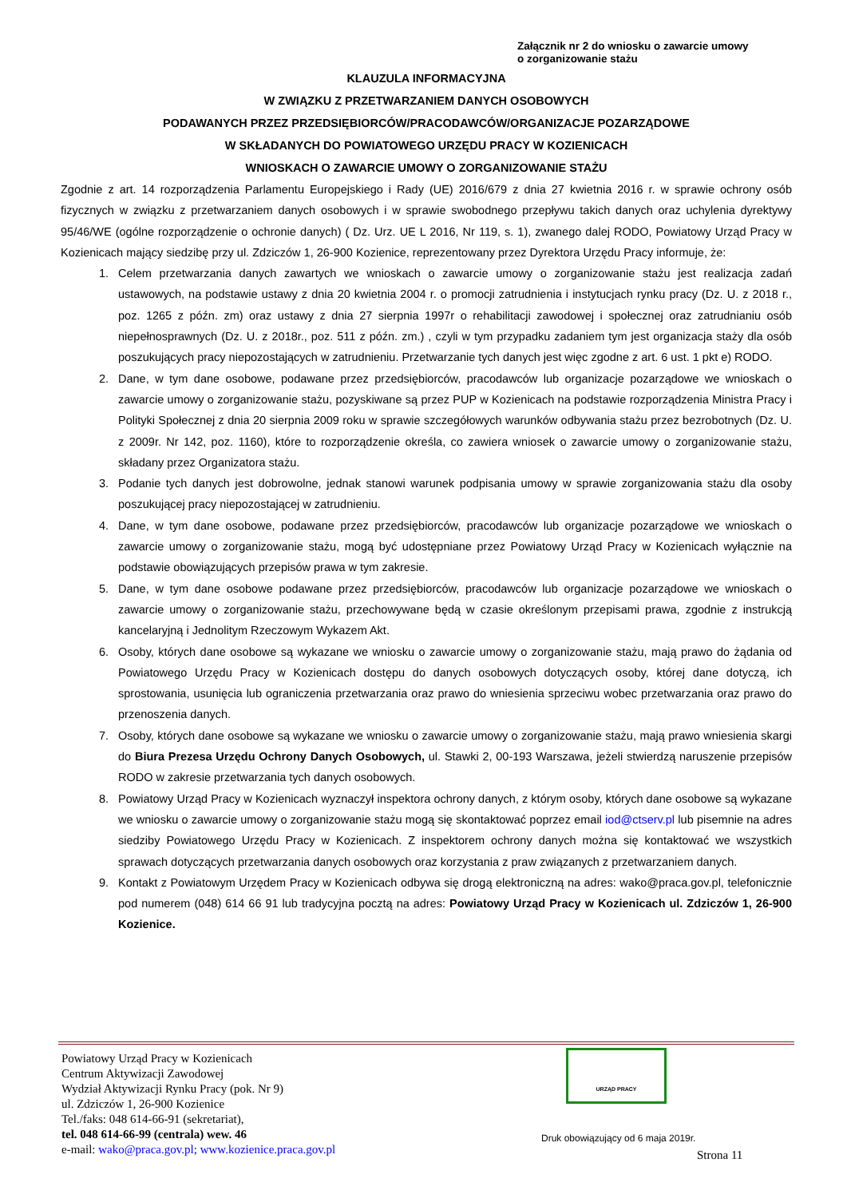Załącznik nr 2 do wniosku o zawarcie umowy
o zorganizowanie stażu
KLAUZULA INFORMACYJNA
W ZWIĄZKU Z PRZETWARZANIEM DANYCH OSOBOWYCH
PODAWANYCH PRZEZ PRZEDSIĘBIORCÓW/PRACODAWCÓW/ORGANIZACJE POZARZĄDOWE
W SKŁADANYCH DO POWIATOWEGO URZĘDU PRACY W KOZIENICACH
WNIOSKACH O ZAWARCIE UMOWY O ZORGANIZOWANIE STAŻU
Zgodnie z art. 14 rozporządzenia Parlamentu Europejskiego i Rady (UE) 2016/679 z dnia 27 kwietnia 2016 r. w sprawie ochrony osób fizycznych w związku z przetwarzaniem danych osobowych i w sprawie swobodnego przepływu takich danych oraz uchylenia dyrektywy 95/46/WE (ogólne rozporządzenie o ochronie danych) ( Dz. Urz. UE L 2016, Nr 119, s. 1), zwanego dalej RODO, Powiatowy Urząd Pracy w Kozienicach mający siedzibę przy ul. Zdziczów 1, 26-900 Kozienice, reprezentowany przez Dyrektora Urzędu Pracy informuje, że:
1. Celem przetwarzania danych zawartych we wnioskach o zawarcie umowy o zorganizowanie stażu jest realizacja zadań ustawowych, na podstawie ustawy z dnia 20 kwietnia 2004 r. o promocji zatrudnienia i instytucjach rynku pracy (Dz. U. z 2018 r., poz. 1265 z późn. zm) oraz ustawy z dnia 27 sierpnia 1997r o rehabilitacji zawodowej i społecznej oraz zatrudnianiu osób niepełnosprawnych (Dz. U. z 2018r., poz. 511 z późn. zm.) , czyli w tym przypadku zadaniem tym jest organizacja staży dla osób poszukujących pracy niepozostających w zatrudnieniu. Przetwarzanie tych danych jest więc zgodne z art. 6 ust. 1 pkt e) RODO.
2. Dane, w tym dane osobowe, podawane przez przedsiębiorców, pracodawców lub organizacje pozarządowe we wnioskach o zawarcie umowy o zorganizowanie stażu, pozyskiwane są przez PUP w Kozienicach na podstawie rozporządzenia Ministra Pracy i Polityki Społecznej z dnia 20 sierpnia 2009 roku w sprawie szczegółowych warunków odbywania stażu przez bezrobotnych (Dz. U. z 2009r. Nr 142, poz. 1160), które to rozporządzenie określa, co zawiera wniosek o zawarcie umowy o zorganizowanie stażu, składany przez Organizatora stażu.
3. Podanie tych danych jest dobrowolne, jednak stanowi warunek podpisania umowy w sprawie zorganizowania stażu dla osoby poszukującej pracy niepozostającej w zatrudnieniu.
4. Dane, w tym dane osobowe, podawane przez przedsiębiorców, pracodawców lub organizacje pozarządowe we wnioskach o zawarcie umowy o zorganizowanie stażu, mogą być udostępniane przez Powiatowy Urząd Pracy w Kozienicach wyłącznie na podstawie obowiązujących przepisów prawa w tym zakresie.
5. Dane, w tym dane osobowe podawane przez przedsiębiorców, pracodawców lub organizacje pozarządowe we wnioskach o zawarcie umowy o zorganizowanie stażu, przechowywane będą w czasie określonym przepisami prawa, zgodnie z instrukcją kancelaryjną i Jednolitym Rzeczowym Wykazem Akt.
6. Osoby, których dane osobowe są wykazane we wniosku o zawarcie umowy o zorganizowanie stażu, mają prawo do żądania od Powiatowego Urzędu Pracy w Kozienicach dostępu do danych osobowych dotyczących osoby, której dane dotyczą, ich sprostowania, usunięcia lub ograniczenia przetwarzania oraz prawo do wniesienia sprzeciwu wobec przetwarzania oraz prawo do przenoszenia danych.
7. Osoby, których dane osobowe są wykazane we wniosku o zawarcie umowy o zorganizowanie stażu, mają prawo wniesienia skargi do Biura Prezesa Urzędu Ochrony Danych Osobowych, ul. Stawki 2, 00-193 Warszawa, jeżeli stwierdzą naruszenie przepisów RODO w zakresie przetwarzania tych danych osobowych.
8. Powiatowy Urząd Pracy w Kozienicach wyznaczył inspektora ochrony danych, z którym osoby, których dane osobowe są wykazane we wniosku o zawarcie umowy o zorganizowanie stażu mogą się skontaktować poprzez email iod@ctserv.pl lub pisemnie na adres siedziby Powiatowego Urzędu Pracy w Kozienicach. Z inspektorem ochrony danych można się kontaktować we wszystkich sprawach dotyczących przetwarzania danych osobowych oraz korzystania z praw związanych z przetwarzaniem danych.
9. Kontakt z Powiatowym Urzędem Pracy w Kozienicach odbywa się drogą elektroniczną na adres: wako@praca.gov.pl, telefonicznie pod numerem (048) 614 66 91 lub tradycyjna pocztą na adres: Powiatowy Urząd Pracy w Kozienicach ul. Zdziczów 1, 26-900 Kozienice.
Powiatowy Urząd Pracy w Kozienicach
Centrum Aktywizacji Zawodowej
Wydział Aktywizacji Rynku Pracy (pok. Nr 9)
ul. Zdziczów 1, 26-900 Kozienice
Tel./faks: 048 614-66-91 (sekretariat),
tel. 048 614-66-99 (centrala) wew. 46
e-mail: wako@praca.gov.pl; www.kozienice.praca.gov.pl
URZĄD PRACY
Druk obowiązujący od 6 maja 2019r.
Strona 11